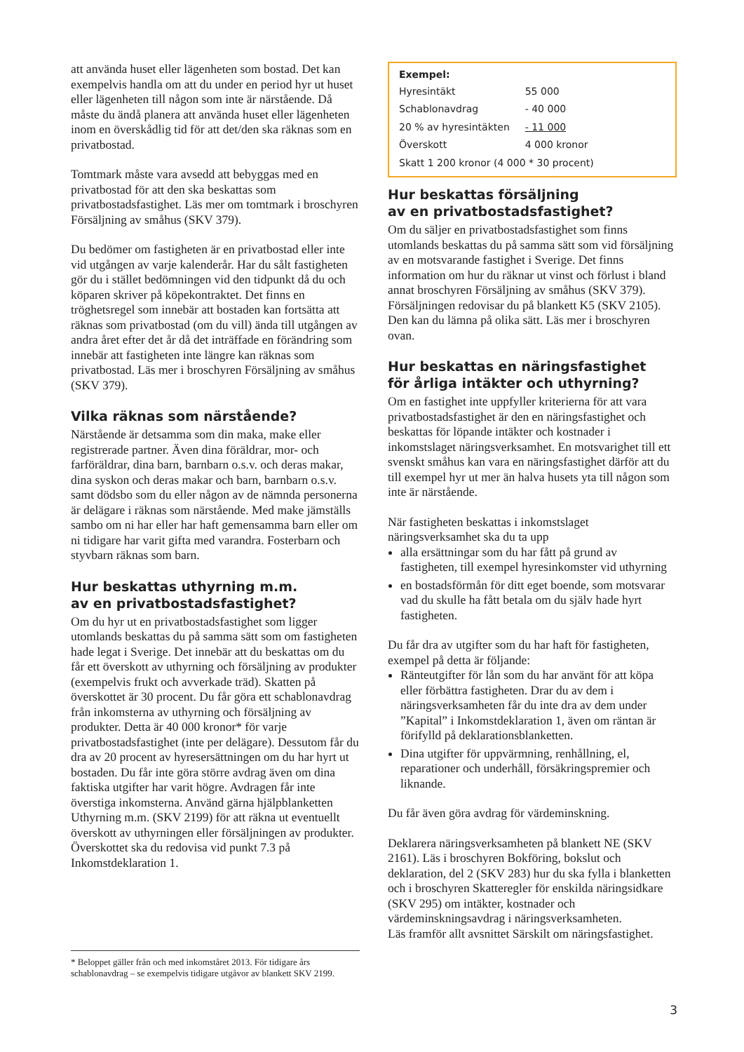att använda huset eller lägenheten som bostad. Det kan exempelvis handla om att du under en period hyr ut huset eller lägenheten till någon som inte är närstående. Då måste du ändå planera att använda huset eller lägenheten inom en överskådlig tid för att det/den ska räknas som en privatbostad.
Tomtmark måste vara avsedd att bebyggas med en privatbostad för att den ska beskattas som privatbostadsfastighet. Läs mer om tomtmark i broschyren Försäljning av småhus (SKV 379).
Du bedömer om fastigheten är en privatbostad eller inte vid utgången av varje kalenderår. Har du sålt fastigheten gör du i stället bedömningen vid den tidpunkt då du och köparen skriver på köpekontraktet. Det finns en tröghetsregel som innebär att bostaden kan fortsätta att räknas som privatbostad (om du vill) ända till utgången av andra året efter det år då det inträffade en förändring som innebär att fastigheten inte längre kan räknas som privatbostad. Läs mer i broschyren Försäljning av småhus (SKV 379).
Vilka räknas som närstående?
Närstående är detsamma som din maka, make eller registrerade partner. Även dina föräldrar, mor- och farföräldrar, dina barn, barnbarn o.s.v. och deras makar, dina syskon och deras makar och barn, barnbarn o.s.v. samt dödsbo som du eller någon av de nämnda personerna är delägare i räknas som närstående. Med make jämställs sambo om ni har eller har haft gemensamma barn eller om ni tidigare har varit gifta med varandra. Fosterbarn och styvbarn räknas som barn.
Hur beskattas uthyrning m.m.
av en privatbostadsfastighet?
Om du hyr ut en privatbostadsfastighet som ligger utomlands beskattas du på samma sätt som om fastigheten hade legat i Sverige. Det innebär att du beskattas om du får ett överskott av uthyrning och försäljning av produkter (exempelvis frukt och avverkade träd). Skatten på överskottet är 30 procent. Du får göra ett schablonavdrag från inkomsterna av uthyrning och försäljning av produkter. Detta är 40 000 kronor* för varje privatbostadsfastighet (inte per delägare). Dessutom får du dra av 20 procent av hyresersättningen om du har hyrt ut bostaden. Du får inte göra större avdrag även om dina faktiska utgifter har varit högre. Avdragen får inte överstiga inkomsterna. Använd gärna hjälpblanketten Uthyrning m.m. (SKV 2199) för att räkna ut eventuellt överskott av uthyrningen eller försäljningen av produkter. Överskottet ska du redovisa vid punkt 7.3 på Inkomstdeklaration 1.
Exempel:
| Hyresintäkt | 55 000 |
| Schablonavdrag | - 40 000 |
| 20 % av hyresintäkten | - 11 000 |
| Överskott | 4 000 kronor |
| Skatt 1 200 kronor (4 000 * 30 procent) | |
Hur beskattas försäljning
av en privatbostadsfastighet?
Om du säljer en privatbostadsfastighet som finns utomlands beskattas du på samma sätt som vid försäljning av en motsvarande fastighet i Sverige. Det finns information om hur du räknar ut vinst och förlust i bland annat broschyren Försäljning av småhus (SKV 379). Försäljningen redovisar du på blankett K5 (SKV 2105). Den kan du lämna på olika sätt. Läs mer i broschyren ovan.
Hur beskattas en näringsfastighet
för årliga intäkter och uthyrning?
Om en fastighet inte uppfyller kriterierna för att vara privatbostadsfastighet är den en näringsfastighet och beskattas för löpande intäkter och kostnader i inkomstslaget näringsverksamhet. En motsvarighet till ett svenskt småhus kan vara en näringsfastighet därför att du till exempel hyr ut mer än halva husets yta till någon som inte är närstående.
När fastigheten beskattas i inkomstslaget näringsverksamhet ska du ta upp
alla ersättningar som du har fått på grund av fastigheten, till exempel hyresinkomster vid uthyrning
en bostadsförmån för ditt eget boende, som motsvarar vad du skulle ha fått betala om du själv hade hyrt fastigheten.
Du får dra av utgifter som du har haft för fastigheten, exempel på detta är följande:
Ränteutgifter för lån som du har använt för att köpa eller förbättra fastigheten. Drar du av dem i näringsverksamheten får du inte dra av dem under ”Kapital” i Inkomstdeklaration 1, även om räntan är förifylld på deklarationsblanketten.
Dina utgifter för uppvärmning, renhållning, el, reparationer och underhåll, försäkringspremier och liknande.
Du får även göra avdrag för värdeminskning.
Deklarera näringsverksamheten på blankett NE (SKV 2161). Läs i broschyren Bokföring, bokslut och deklaration, del 2 (SKV 283) hur du ska fylla i blanketten och i broschyren Skatteregler för enskilda näringsidkare (SKV 295) om intäkter, kostnader och värdeminskningsavdrag i näringsverksamheten.
Läs framför allt avsnittet Särskilt om näringsfastighet.
* Beloppet gäller från och med inkomståret 2013. För tidigare års schablonavdrag – se exempelvis tidigare utgåvor av blankett SKV 2199.
3